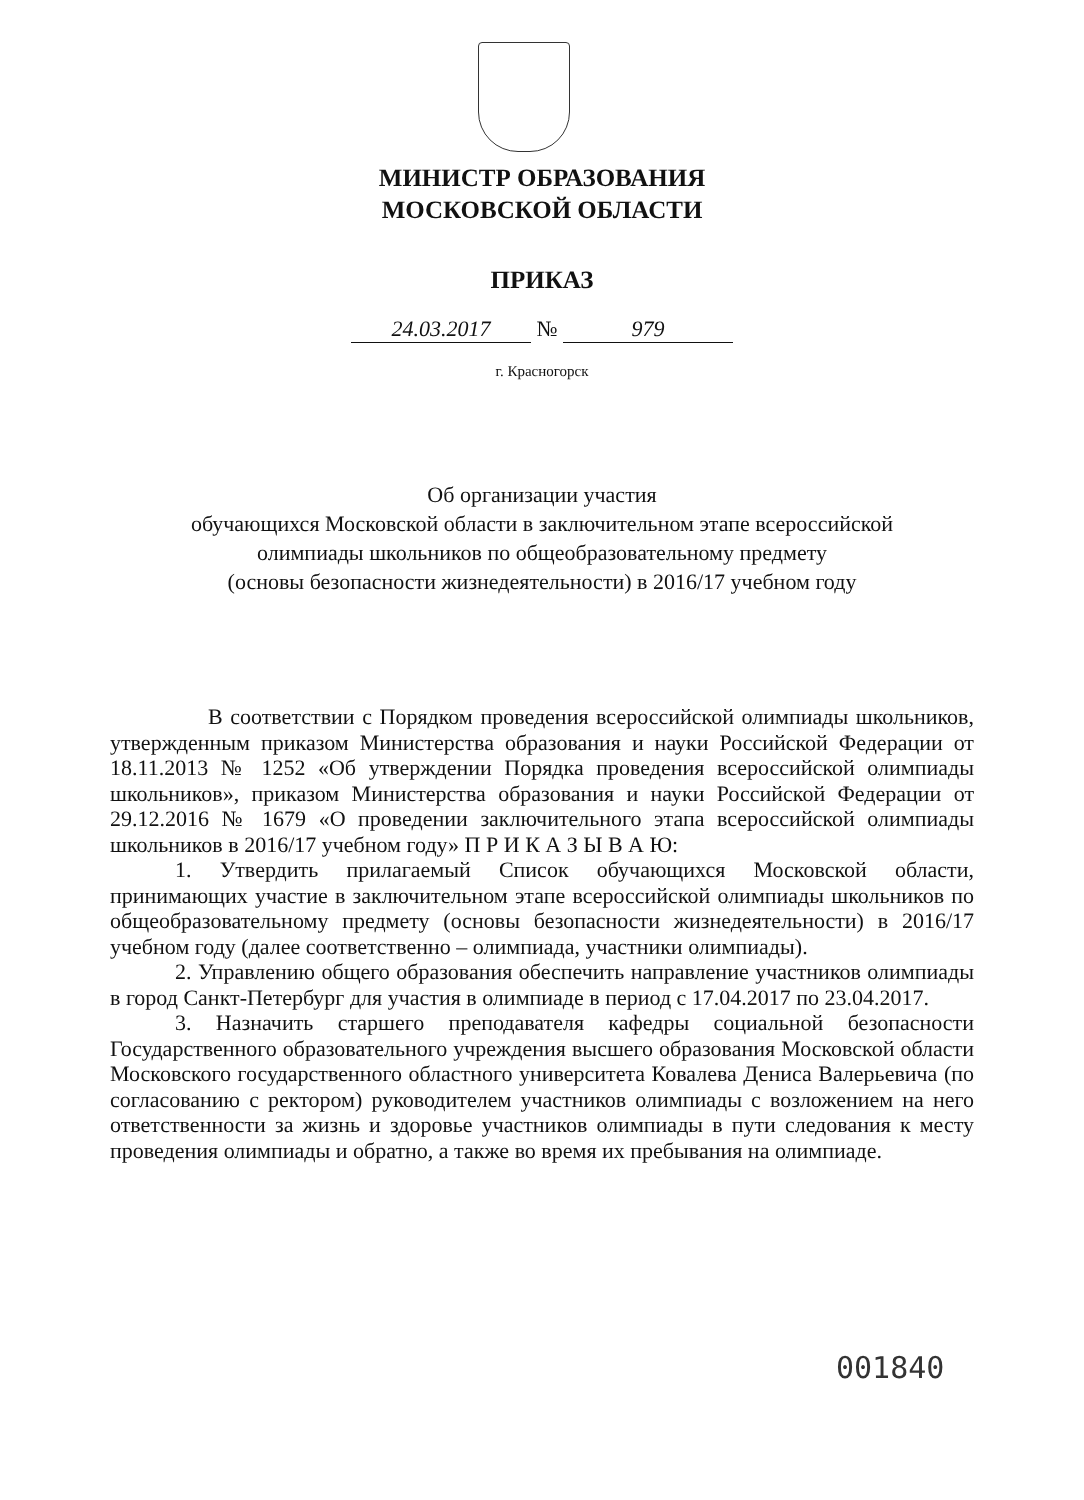МИНИСТР ОБРАЗОВАНИЯ
МОСКОВСКОЙ ОБЛАСТИ
ПРИКАЗ
24.03.2017 № 979
г. Красногорск
Об организации участия
обучающихся Московской области в заключительном этапе всероссийской
олимпиады школьников по общеобразовательному предмету
(основы безопасности жизнедеятельности) в 2016/17 учебном году
В соответствии с Порядком проведения всероссийской олимпиады школьников, утвержденным приказом Министерства образования и науки Российской Федерации от 18.11.2013 № 1252 «Об утверждении Порядка проведения всероссийской олимпиады школьников», приказом Министерства образования и науки Российской Федерации от 29.12.2016 № 1679 «О проведении заключительного этапа всероссийской олимпиады школьников в 2016/17 учебном году» П Р И К А З Ы В А Ю:
1. Утвердить прилагаемый Список обучающихся Московской области, принимающих участие в заключительном этапе всероссийской олимпиады школьников по общеобразовательному предмету (основы безопасности жизнедеятельности) в 2016/17 учебном году (далее соответственно – олимпиада, участники олимпиады).
2. Управлению общего образования обеспечить направление участников олимпиады в город Санкт-Петербург для участия в олимпиаде в период с 17.04.2017 по 23.04.2017.
3. Назначить старшего преподавателя кафедры социальной безопасности Государственного образовательного учреждения высшего образования Московской области Московского государственного областного университета Ковалева Дениса Валерьевича (по согласованию с ректором) руководителем участников олимпиады с возложением на него ответственности за жизнь и здоровье участников олимпиады в пути следования к месту проведения олимпиады и обратно, а также во время их пребывания на олимпиаде.
001840